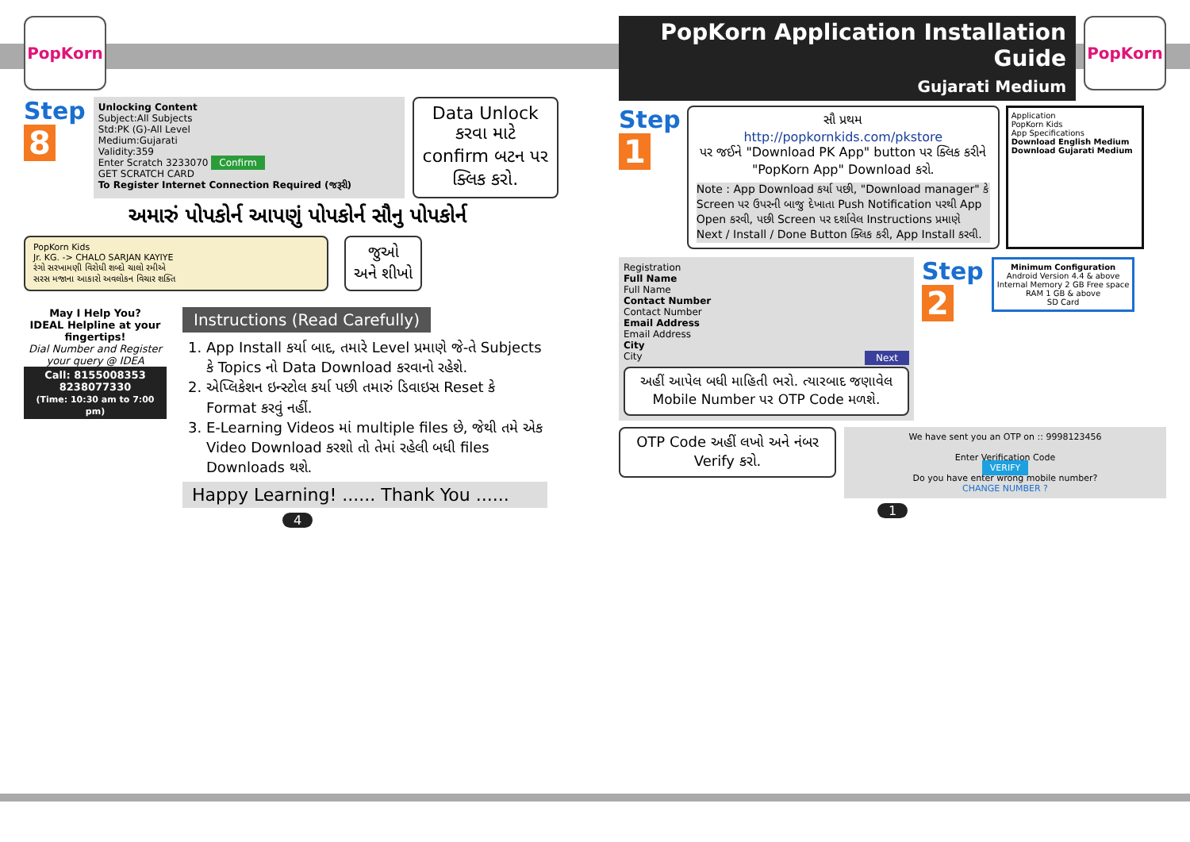PopKorn
Step
8
Unlocking Content
Subject:All Subjects
Std:PK (G)-All Level
Medium:Gujarati
Validity:359
Enter Scratch 3233070 Confirm
GET SCRATCH CARD
To Register Internet Connection Required (જરૂરી)
Data Unlock કરવા માટે confirm બટન પર ક્લિક કરો.
અમારું પોપકોર્ન આપણું પોપકોર્ન સૌનુ પોપકોર્ન
PopKorn Kids
Jr. KG. -> CHALO SARJAN KAYIYE
રંગો સરખામણી વિરોધી શબ્દો ચાલો રમીએ
સરસ મજાના આકારો અવલોકન વિચાર શક્તિ
જુઓ
અને શીખો
May I Help You?
IDEAL Helpline at your fingertips!
Dial Number and Register your query @ IDEA
Call: 8155008353
8238077330
(Time: 10:30 am to 7:00 pm)
Instructions (Read Carefully)
1. App Install કર્યા બાદ, તમારે Level પ્રમાણે જે-તે Subjects કે Topics નો Data Download કરવાનો રહેશે.
2. એપ્લિકેશન ઇન્સ્ટોલ કર્યા પછી તમારું ડિવાઇસ Reset કે Format કરવું નહીં.
3. E-Learning Videos માં multiple files છે, જેથી તમે એક Video Download કરશો તો તેમાં રહેલી બધી files Downloads થશે.
Happy Learning! ...... Thank You ......
4
PopKorn Application Installation Guide
Gujarati Medium
PopKorn
Step
1
સૌ પ્રથમ
http://popkornkids.com/pkstore
પર જઈને "Download PK App" button પર ક્લિક કરીને "PopKorn App" Download કરો.
Note : App Download કર્યા પછી, "Download manager" કે Screen પર ઉપરની બાજુ દેખાતા Push Notification પરથી App Open કરવી, પછી Screen પર દર્શાવેલ Instructions પ્રમાણે Next / Install / Done Button ક્લિક કરી, App Install કરવી.
Application
PopKorn Kids
App Specifications
Download English Medium
Download Gujarati Medium
Registration
Full Name
Full Name
Contact Number
Contact Number
Email Address
Email Address
City
City Next
અહીં આપેલ બધી માહિતી ભરો. ત્યારબાદ જણાવેલ Mobile Number પર OTP Code મળશે.
Step
2
Minimum Configuration
Android Version 4.4 & above
Internal Memory 2 GB Free space
RAM 1 GB & above
SD Card
OTP Code અહીં લખો અને નંબર Verify કરો.
We have sent you an OTP on :: 9998123456
Enter Verification Code
VERIFY
Do you have enter wrong mobile number?
CHANGE NUMBER ?
1